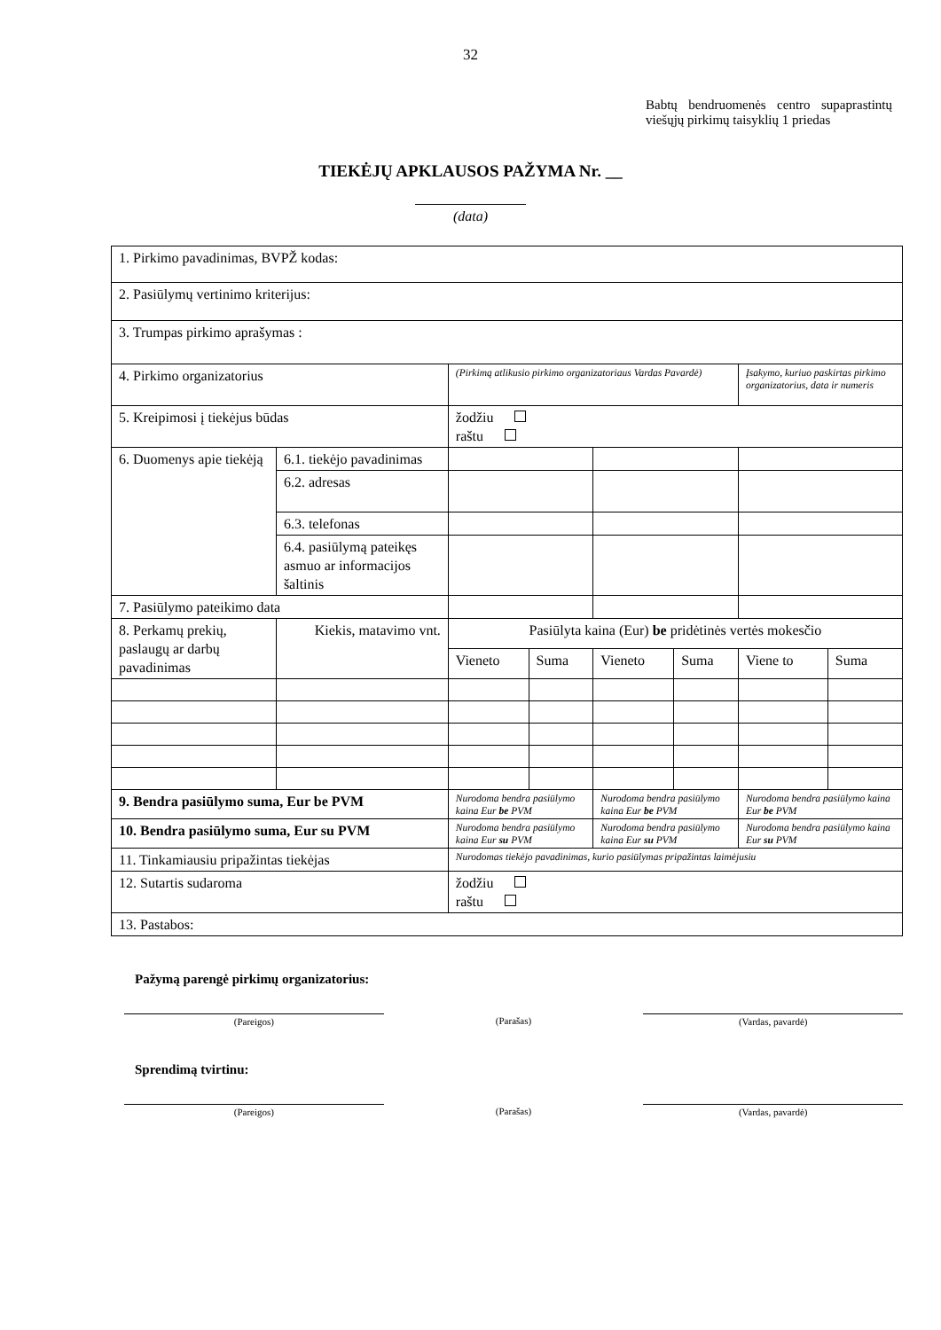32
Babtų bendruomenės centro supaprastintų viešųjų pirkimų taisyklių 1 priedas
TIEKĖJŲ APKLAUSOS PAŽYMA Nr. __
(data)
| 1. Pirkimo pavadinimas, BVPŽ kodas: | | | | | | | | |
| 2. Pasiūlymų vertinimo kriterijus: | | | | | | | | |
| 3. Trumpas pirkimo aprašymas : | | | | | | | | |
| 4. Pirkimo organizatorius | | | (Pirkimą atlikusio pirkimo organizatoriaus Vardas Pavardė) | | | | Įsakymo, kuriuo paskirtas pirkimo organizatorius, data ir numeris | |
| 5. Kreipimosi į tiekėjus būdas | | | žodžiu raštu | | | | | |
| 6. Duomenys apie tiekėją | 6.1. tiekėjo pavadinimas | | | | | | | |
| | 6.2. adresas | | | | | | | |
| | 6.3. telefonas | | | | | | | |
| | 6.4. pasiūlymą pateikęs asmuo ar informacijos šaltinis | | | | | | | |
| 7. Pasiūlymo pateikimo data | | | | | | | | |
| 8. Perkamų prekių, paslaugų ar darbų pavadinimas | | Kiekis, matavimo vnt. | Pasiūlyta kaina (Eur) be pridėtinės vertės mokesčio | | | | | |
| | | | Vieneto | Suma | Vieneto | Suma | Viene to | Suma |
| 9. Bendra pasiūlymo suma, Eur be PVM | | | Nurodoma bendra pasiūlymo kaina Eur be PVM | | Nurodoma bendra pasiūlymo kaina Eur be PVM | | Nurodoma bendra pasiūlymo kaina Eur be PVM | |
| 10. Bendra pasiūlymo suma, Eur su PVM | | | Nurodoma bendra pasiūlymo kaina Eur su PVM | | Nurodoma bendra pasiūlymo kaina Eur su PVM | | Nurodoma bendra pasiūlymo kaina Eur su PVM | |
| 11. Tinkamiausiu pripažintas tiekėjas | | | Nurodomas tiekėjo pavadinimas, kurio pasiūlymas pripažintas laimėjusiu | | | | | |
| 12. Sutartis sudaroma | | | žodžiu raštu | | | | | |
| 13. Pastabos: | | | | | | | | |
Pažymą parengė pirkimų organizatorius:
(Pareigos) (Parašas) (Vardas, pavardė)
Sprendimą tvirtinu:
(Pareigos) (Parašas) (Vardas, pavardė)